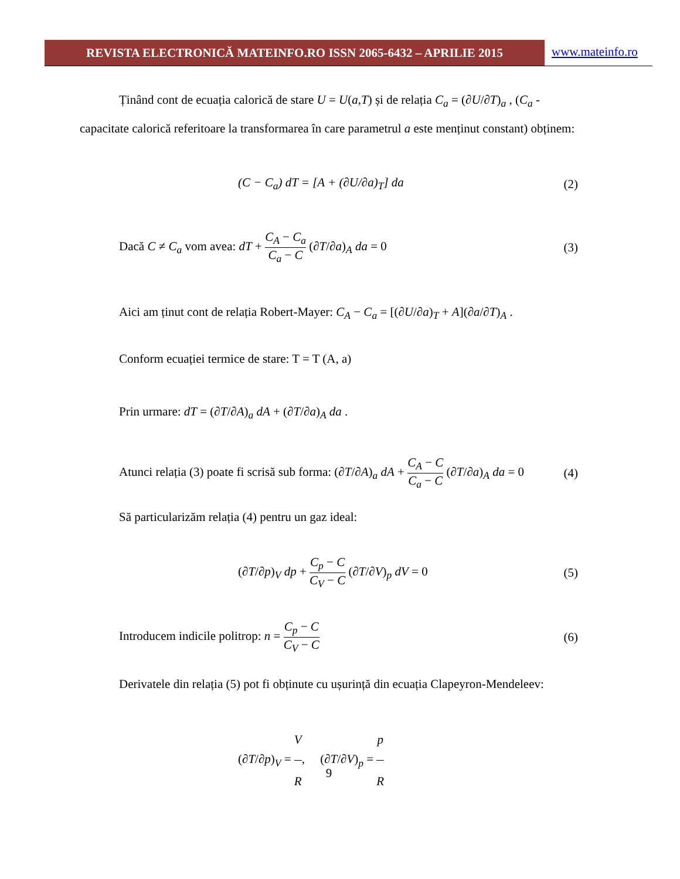REVISTA ELECTRONICĂ MATEINFO.RO ISSN 2065-6432 – APRILIE 2015
www.mateinfo.ro
Ținând cont de ecuația calorică de stare U = U(a,T) și de relația C<sub>a</sub> = (∂U/∂T)<sub>a</sub> , (C<sub>a</sub> -
capacitate calorică referitoare la transformarea în care parametrul a este menținut constant) obținem:
(C − C<sub>a</sub>) dT = [A + (∂U/∂a)<sub>T</sub>] da (2)
Dacă C ≠ C<sub>a</sub> vom avea: dT + C<sub>A</sub> − C<sub>a</sub> C<sub>a</sub> − C (∂T/∂a)<sub>A</sub> da = 0 (3)
Aici am ținut cont de relația Robert-Mayer: C<sub>A</sub> − C<sub>a</sub> = [(∂U/∂a)<sub>T</sub> + A](∂a/∂T)<sub>A</sub> .
Conform ecuației termice de stare: T = T (A, a)
Prin urmare: dT = (∂T/∂A)<sub>a</sub> dA + (∂T/∂a)<sub>A</sub> da .
Atunci relația (3) poate fi scrisă sub forma: (∂T/∂A)<sub>a</sub> dA + C<sub>A</sub> − C C<sub>a</sub> − C (∂T/∂a)<sub>A</sub> da = 0 (4)
Să particularizăm relația (4) pentru un gaz ideal:
(∂T/∂p)<sub>V</sub> dp + C<sub>p</sub> − C C<sub>V</sub> − C (∂T/∂V)<sub>p</sub> dV = 0 (5)
Introducem indicile politrop: n = C<sub>p</sub> − C C<sub>V</sub> − C (6)
Derivatele din relația (5) pot fi obținute cu ușurință din ecuația Clapeyron-Mendeleev:
(∂T/∂p)<sub>V</sub> = V R, (∂T/∂V)<sub>p</sub> = p R
9